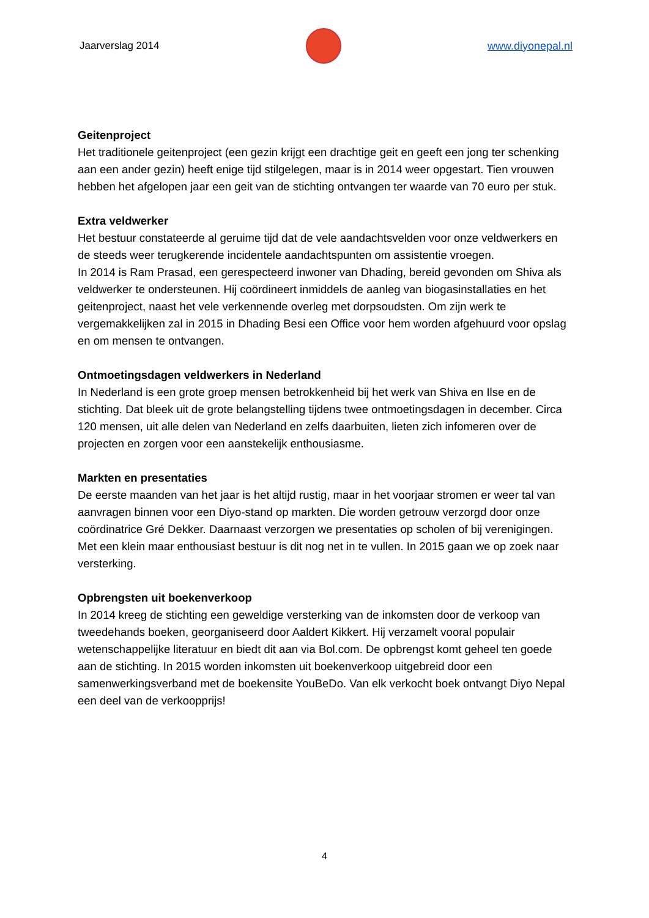Jaarverslag 2014 www.diyonepal.nl
Geitenproject
Het traditionele geitenproject (een gezin krijgt een drachtige geit en geeft een jong ter schenking aan een ander gezin) heeft enige tijd stilgelegen, maar is in 2014 weer opgestart. Tien vrouwen hebben het afgelopen jaar een geit van de stichting ontvangen ter waarde van 70 euro per stuk.
Extra veldwerker
Het bestuur constateerde al geruime tijd dat de vele aandachtsvelden voor onze veldwerkers en de steeds weer terugkerende incidentele aandachtspunten om assistentie vroegen.
In 2014 is Ram Prasad, een gerespecteerd inwoner van Dhading, bereid gevonden om Shiva als veldwerker te ondersteunen. Hij coördineert inmiddels de aanleg van biogasinstallaties en het geitenproject, naast het vele verkennende overleg met dorpsoudsten. Om zijn werk te vergemakkelijken zal in 2015 in Dhading Besi een Office voor hem worden afgehuurd voor opslag en om mensen te ontvangen.
Ontmoetingsdagen veldwerkers in Nederland
In Nederland is een grote groep mensen betrokkenheid bij het werk van Shiva en Ilse en de stichting. Dat bleek uit de grote belangstelling tijdens twee ontmoetingsdagen in december. Circa 120 mensen, uit alle delen van Nederland en zelfs daarbuiten, lieten zich infomeren over de projecten en zorgen voor een aanstekelijk enthousiasme.
Markten en presentaties
De eerste maanden van het jaar is het altijd rustig, maar in het voorjaar stromen er weer tal van aanvragen binnen voor een Diyo-stand op markten. Die worden getrouw verzorgd door onze coördinatrice Gré Dekker. Daarnaast verzorgen we presentaties op scholen of bij verenigingen. Met een klein maar enthousiast bestuur is dit nog net in te vullen. In 2015 gaan we op zoek naar versterking.
Opbrengsten uit boekenverkoop
In 2014 kreeg de stichting een geweldige versterking van de inkomsten door de verkoop van tweedehands boeken, georganiseerd door Aaldert Kikkert. Hij verzamelt vooral populair wetenschappelijke literatuur en biedt dit aan via Bol.com. De opbrengst komt geheel ten goede aan de stichting. In 2015 worden inkomsten uit boekenverkoop uitgebreid door een samenwerkingsverband met de boekensite YouBeDo. Van elk verkocht boek ontvangt Diyo Nepal een deel van de verkoopprijs!
4